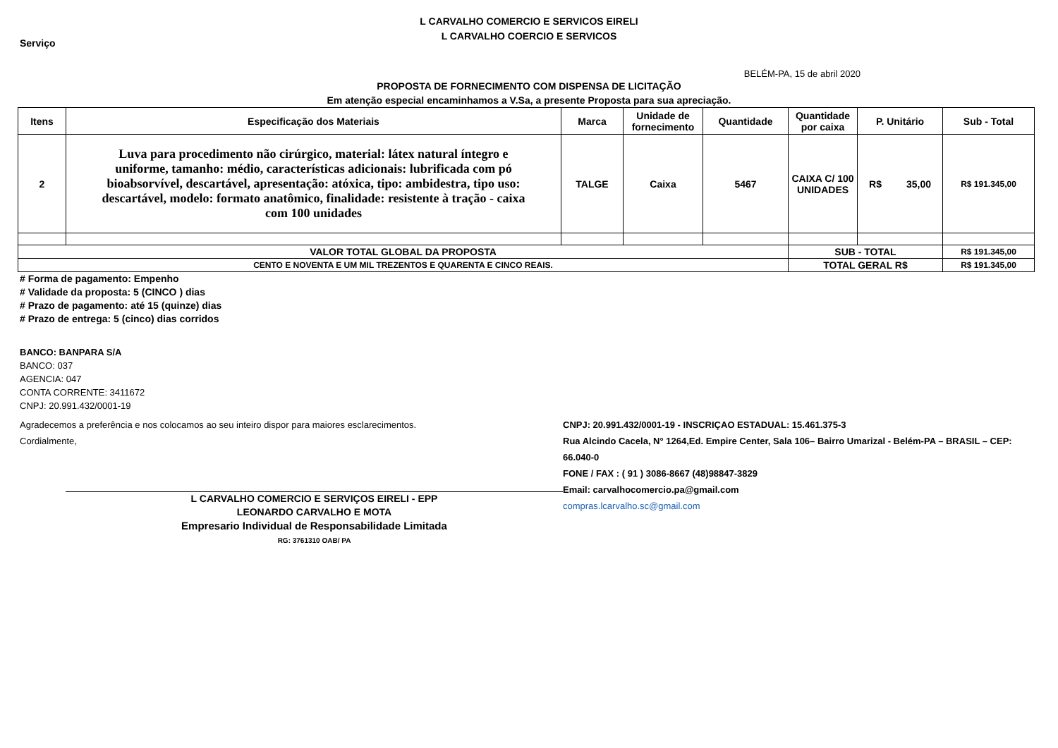L CARVALHO COMERCIO E SERVICOS EIRELI
L CARVALHO COERCIO E SERVICOS
Serviço
BELÉM-PA, 15 de abril 2020
PROPOSTA DE FORNECIMENTO COM DISPENSA DE LICITAÇÃO
Em atenção especial encaminhamos a V.Sa, a presente Proposta para sua apreciação.
| Itens | Especificação dos Materiais | Marca | Unidade de fornecimento | Quantidade | Quantidade por caixa | P. Unitário | Sub - Total |
| --- | --- | --- | --- | --- | --- | --- | --- |
| 2 | Luva para procedimento não cirúrgico, material: látex natural íntegro e uniforme, tamanho: médio, características adicionais: lubrificada com pó bioabsorvível, descartável, apresentação: atóxica, tipo: ambidestra, tipo uso: descartável, modelo: formato anatômico, finalidade: resistente à tração - caixa com 100 unidades | TALGE | Caixa | 5467 | CAIXA C/ 100 UNIDADES | R$ 35,00 | R$ 191.345,00 |
| VALOR TOTAL GLOBAL DA PROPOSTA | | | | | SUB - TOTAL | | R$ 191.345,00 |
| CENTO E NOVENTA E UM MIL TREZENTOS E QUARENTA E CINCO REAIS. | | | | | TOTAL GERAL R$ | | R$ 191.345,00 |
# Forma de pagamento: Empenho
# Validade da proposta: 5 (CINCO ) dias
# Prazo de pagamento: até 15 (quinze) dias
# Prazo de entrega: 5 (cinco) dias corridos
BANCO: BANPARA S/A
BANCO: 037
AGENCIA: 047
CONTA CORRENTE: 3411672
CNPJ: 20.991.432/0001-19
Agradecemos a preferência e nos colocamos ao seu inteiro dispor para maiores esclarecimentos.
Cordialmente,
L CARVALHO COMERCIO E SERVIÇOS EIRELI - EPP
LEONARDO CARVALHO E MOTA
Empresario Individual de Responsabilidade Limitada
RG: 3761310 OAB/ PA
CNPJ: 20.991.432/0001-19 - INSCRIÇAO ESTADUAL: 15.461.375-3
Rua Alcindo Cacela, N° 1264,Ed. Empire Center, Sala 106– Bairro Umarizal - Belém-PA – BRASIL – CEP: 66.040-0
FONE / FAX : ( 91 ) 3086-8667 (48)98847-3829
Email: carvalhocomercio.pa@gmail.com
compras.lcarvalho.sc@gmail.com